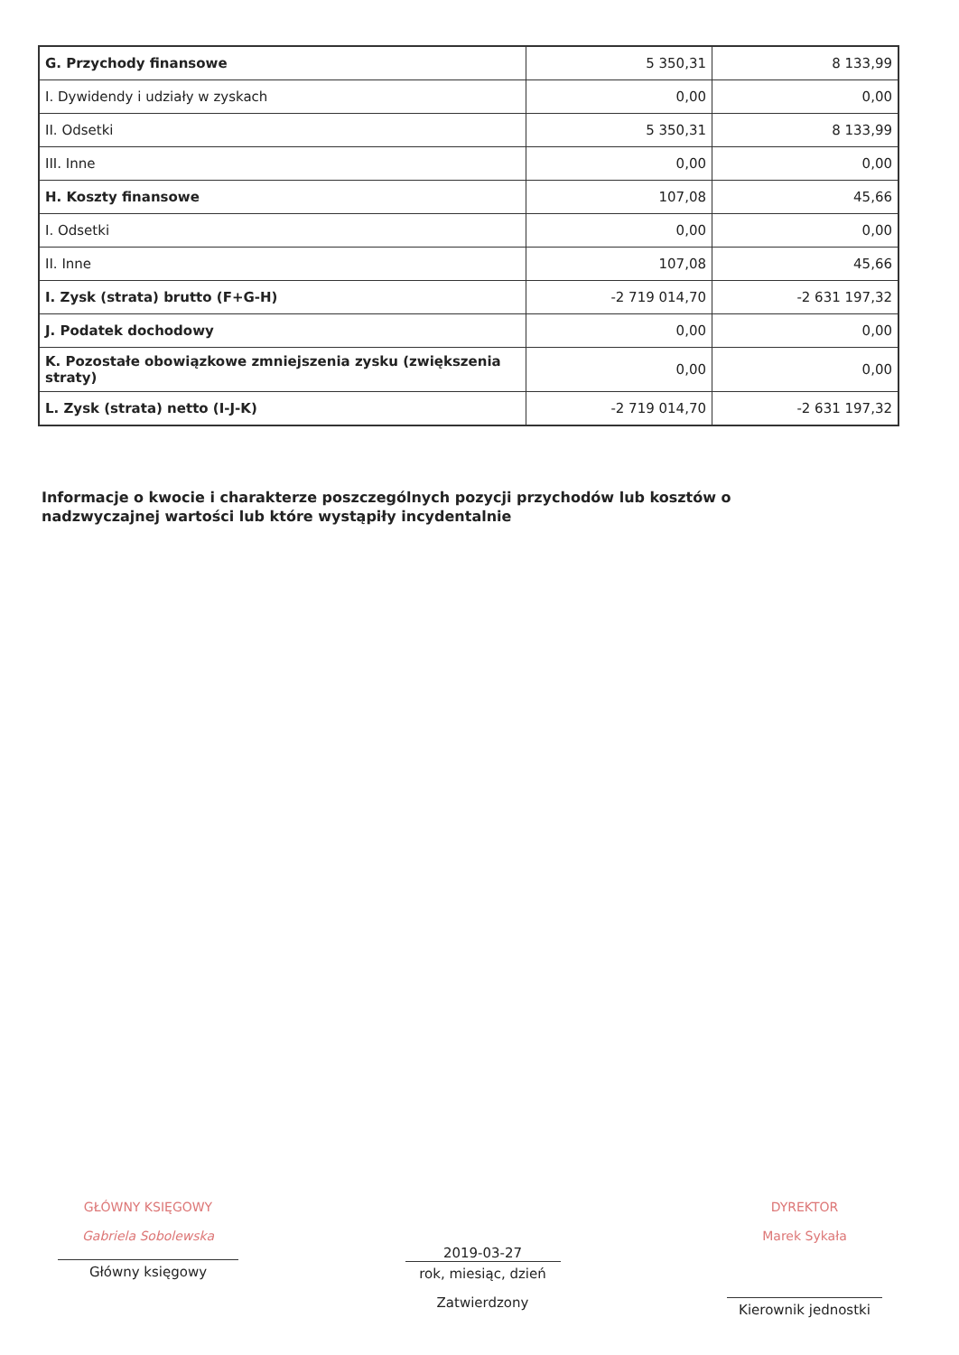| G. Przychody finansowe | 5 350,31 | 8 133,99 |
| I. Dywidendy i udziały w zyskach | 0,00 | 0,00 |
| II. Odsetki | 5 350,31 | 8 133,99 |
| III. Inne | 0,00 | 0,00 |
| H. Koszty finansowe | 107,08 | 45,66 |
| I. Odsetki | 0,00 | 0,00 |
| II. Inne | 107,08 | 45,66 |
| I. Zysk (strata) brutto (F+G-H) | -2 719 014,70 | -2 631 197,32 |
| J. Podatek dochodowy | 0,00 | 0,00 |
| K. Pozostałe obowiązkowe zmniejszenia zysku (zwiększenia straty) | 0,00 | 0,00 |
| L. Zysk (strata) netto (I-J-K) | -2 719 014,70 | -2 631 197,32 |
Informacje o kwocie i charakterze poszczególnych pozycji przychodów lub kosztów o nadzwyczajnej wartości lub które wystąpiły incydentalnie
GŁÓWNY KSIĘGOWY
Gabriela Sobolewska
Główny księgowy
2019-03-27
rok, miesiąc, dzień
Zatwierdzony
DYREKTOR
Marek Sykała
Kierownik jednostki